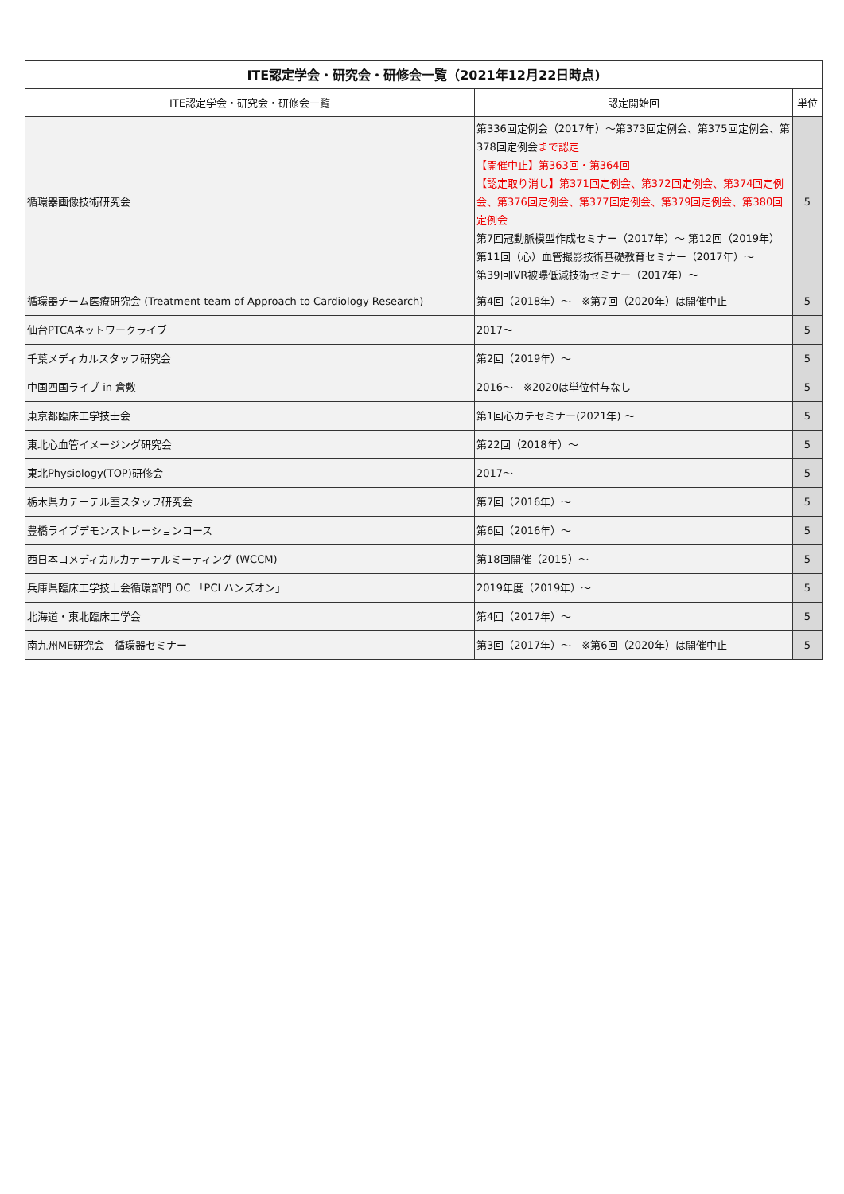| ITE認定学会・研究会・研修会一覧（2021年12月22日時点) | | |
| --- | --- | --- |
| ITE認定学会・研究会・研修会一覧 | 認定開始回 | 単位 |
| 循環器画像技術研究会 | 第336回定例会（2017年）～第373回定例会、第375回定例会、第378回定例会 まで認定 【開催中止】第363回・第364回 【認定取り消し】第371回定例会、第372回定例会、第374回定例会、第376回定例会、第377回定例会、第379回定例会、第380回定例会 第7回冠動脈模型作成セミナー（2017年）～ 第12回（2019年） 第11回（心）血管撮影技術基礎教育セミナー（2017年）～ 第39回IVR被曝低減技術セミナー（2017年）～ | 5 |
| 循環器チーム医療研究会 (Treatment team of Approach to Cardiology Research) | 第4回（2018年）～ ※第7回（2020年）は開催中止 | 5 |
| 仙台PTCAネットワークライブ | 2017～ | 5 |
| 千葉メディカルスタッフ研究会 | 第2回（2019年）～ | 5 |
| 中国四国ライブ in 倉敷 | 2016～ ※2020は単位付与なし | 5 |
| 東京都臨床工学技士会 | 第1回心カテセミナー(2021年) ～ | 5 |
| 東北心血管イメージング研究会 | 第22回（2018年）～ | 5 |
| 東北Physiology(TOP)研修会 | 2017～ | 5 |
| 栃木県カテーテル室スタッフ研究会 | 第7回（2016年）～ | 5 |
| 豊橋ライブデモンストレーションコース | 第6回（2016年）～ | 5 |
| 西日本コメディカルカテーテルミーティング (WCCM) | 第18回開催（2015）～ | 5 |
| 兵庫県臨床工学技士会循環部門 OC 「PCI ハンズオン」 | 2019年度（2019年）～ | 5 |
| 北海道・東北臨床工学会 | 第4回（2017年）～ | 5 |
| 南九州ME研究会 循環器セミナー | 第3回（2017年）～ ※第6回（2020年）は開催中止 | 5 |